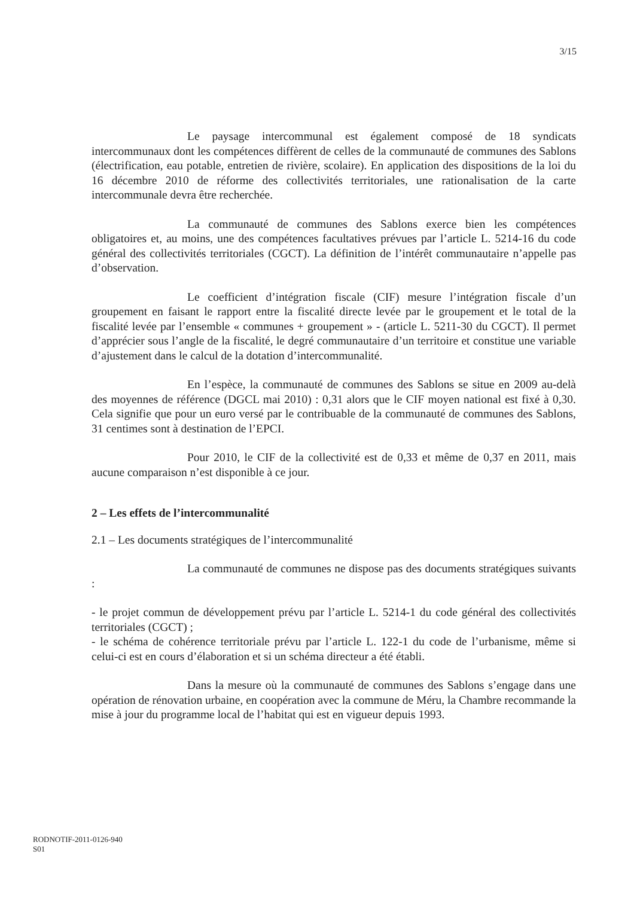3/15
Le paysage intercommunal est également composé de 18 syndicats intercommunaux dont les compétences diffèrent de celles de la communauté de communes des Sablons (électrification, eau potable, entretien de rivière, scolaire). En application des dispositions de la loi du 16 décembre 2010 de réforme des collectivités territoriales, une rationalisation de la carte intercommunale devra être recherchée.
La communauté de communes des Sablons exerce bien les compétences obligatoires et, au moins, une des compétences facultatives prévues par l’article L. 5214-16 du code général des collectivités territoriales (CGCT). La définition de l’intérêt communautaire n’appelle pas d’observation.
Le coefficient d’intégration fiscale (CIF) mesure l’intégration fiscale d’un groupement en faisant le rapport entre la fiscalité directe levée par le groupement et le total de la fiscalité levée par l’ensemble « communes + groupement » - (article L. 5211-30 du CGCT). Il permet d’apprécier sous l’angle de la fiscalité, le degré communautaire d’un territoire et constitue une variable d’ajustement dans le calcul de la dotation d’intercommunalité.
En l’espèce, la communauté de communes des Sablons se situe en 2009 au-delà des moyennes de référence (DGCL mai 2010) : 0,31 alors que le CIF moyen national est fixé à 0,30. Cela signifie que pour un euro versé par le contribuable de la communauté de communes des Sablons, 31 centimes sont à destination de l’EPCI.
Pour 2010, le CIF de la collectivité est de 0,33 et même de 0,37 en 2011, mais aucune comparaison n’est disponible à ce jour.
2 – Les effets de l’intercommunalité
2.1 – Les documents stratégiques de l’intercommunalité
La communauté de communes ne dispose pas des documents stratégiques suivants :
- le projet commun de développement prévu par l’article L. 5214-1 du code général des collectivités territoriales (CGCT) ;
- le schéma de cohérence territoriale prévu par l’article L. 122-1 du code de l’urbanisme, même si celui-ci est en cours d’élaboration et si un schéma directeur a été établi.
Dans la mesure où la communauté de communes des Sablons s’engage dans une opération de rénovation urbaine, en coopération avec la commune de Méru, la Chambre recommande la mise à jour du programme local de l’habitat qui est en vigueur depuis 1993.
RODNOTIF-2011-0126-940
S01